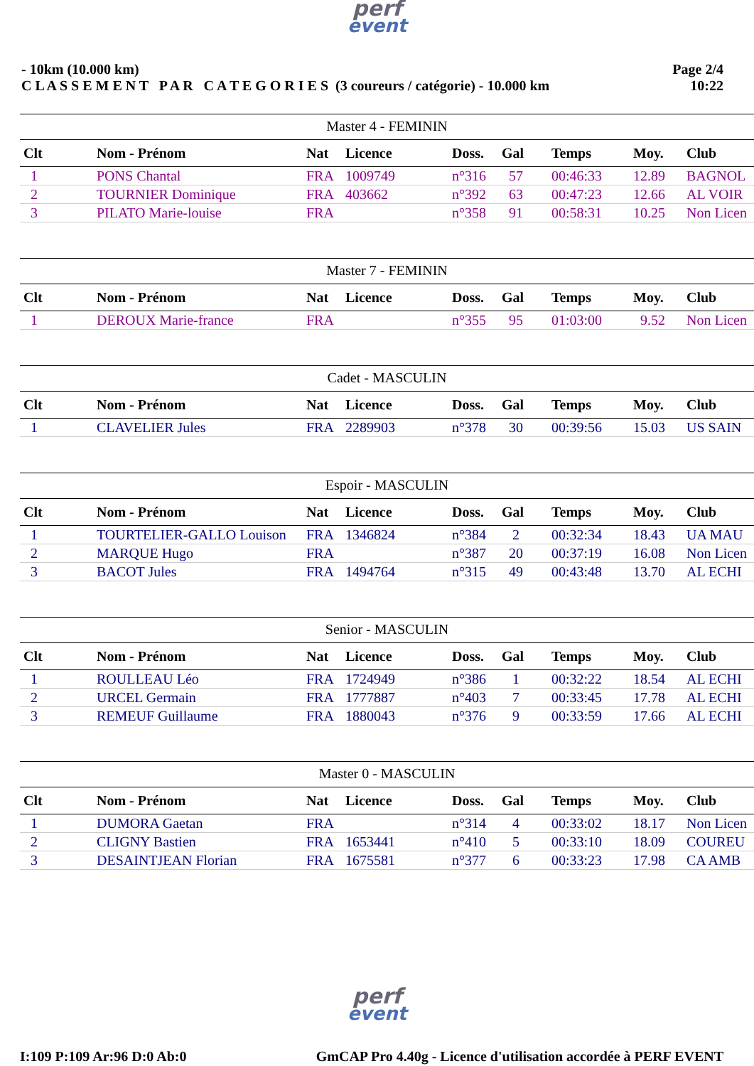perf
event
- 10km (10.000 km)
C L A S S E M E N T P A R C A T E G O R I E S (3 coureurs / catégorie) - 10.000 km
Page 2/4
10:22
| Master 4 - FEMININ | | | | | | | | |
| Clt | Nom - Prénom | Nat | Licence | Doss. | Gal | Temps | Moy. | Club |
| 1 | PONS Chantal | FRA | 1009749 | n°316 | 57 | 00:46:33 | 12.89 | BAGNOL |
| 2 | TOURNIER Dominique | FRA | 403662 | n°392 | 63 | 00:47:23 | 12.66 | AL VOIR |
| 3 | PILATO Marie-louise | FRA | | n°358 | 91 | 00:58:31 | 10.25 | Non Licen |
| Master 7 - FEMININ | | | | | | | | |
| Clt | Nom - Prénom | Nat | Licence | Doss. | Gal | Temps | Moy. | Club |
| 1 | DEROUX Marie-france | FRA | | n°355 | 95 | 01:03:00 | 9.52 | Non Licen |
| Cadet - MASCULIN | | | | | | | | |
| Clt | Nom - Prénom | Nat | Licence | Doss. | Gal | Temps | Moy. | Club |
| 1 | CLAVELIER Jules | FRA | 2289903 | n°378 | 30 | 00:39:56 | 15.03 | US SAIN |
| Espoir - MASCULIN | | | | | | | | |
| Clt | Nom - Prénom | Nat | Licence | Doss. | Gal | Temps | Moy. | Club |
| 1 | TOURTELIER-GALLO Louison | FRA | 1346824 | n°384 | 2 | 00:32:34 | 18.43 | UA MAU |
| 2 | MARQUE Hugo | FRA | | n°387 | 20 | 00:37:19 | 16.08 | Non Licen |
| 3 | BACOT Jules | FRA | 1494764 | n°315 | 49 | 00:43:48 | 13.70 | AL ECHI |
| Senior - MASCULIN | | | | | | | | |
| Clt | Nom - Prénom | Nat | Licence | Doss. | Gal | Temps | Moy. | Club |
| 1 | ROULLEAU Léo | FRA | 1724949 | n°386 | 1 | 00:32:22 | 18.54 | AL ECHI |
| 2 | URCEL Germain | FRA | 1777887 | n°403 | 7 | 00:33:45 | 17.78 | AL ECHI |
| 3 | REMEUF Guillaume | FRA | 1880043 | n°376 | 9 | 00:33:59 | 17.66 | AL ECHI |
| Master 0 - MASCULIN | | | | | | | | |
| Clt | Nom - Prénom | Nat | Licence | Doss. | Gal | Temps | Moy. | Club |
| 1 | DUMORA Gaetan | FRA | | n°314 | 4 | 00:33:02 | 18.17 | Non Licen |
| 2 | CLIGNY Bastien | FRA | 1653441 | n°410 | 5 | 00:33:10 | 18.09 | COUREU |
| 3 | DESAINTJEAN Florian | FRA | 1675581 | n°377 | 6 | 00:33:23 | 17.98 | CA AMB |
perf
event
I:109 P:109 Ar:96 D:0 Ab:0 GmCAP Pro 4.40g - Licence d'utilisation accordée à PERF EVENT